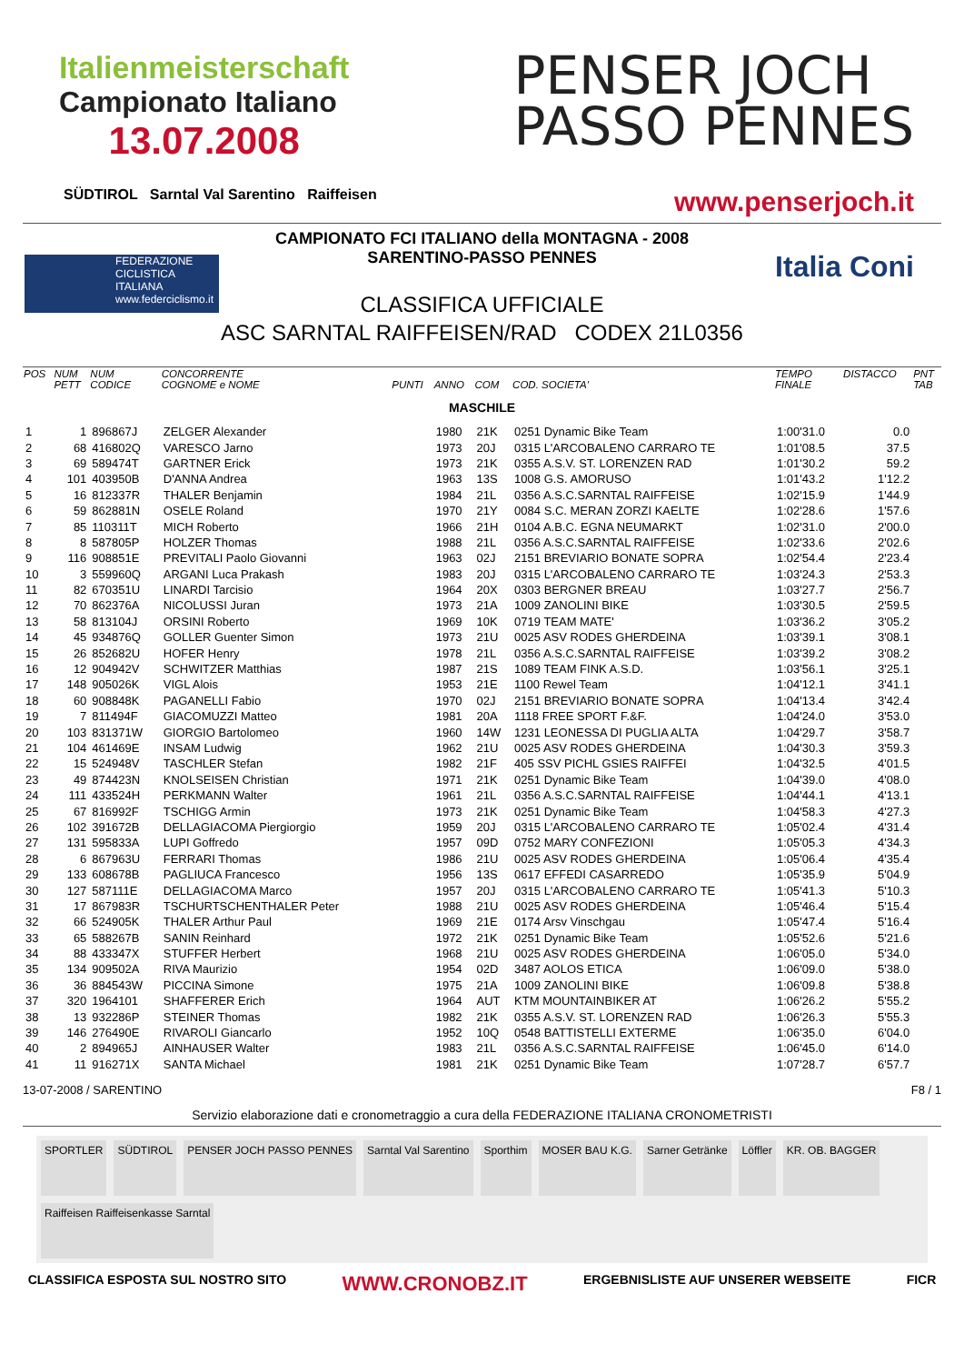Italienmeisterschaft
Campionato Italiano
13.07.2008
PENSER JOCH
PASSO PENNES
SÜDTIROL Sarntal Val Sarentino Raiffeisen
www.penserjoch.it
FEDERAZIONE
CICLISTICA
ITALIANA
www.federciclismo.it
Italia Coni
CAMPIONATO FCI ITALIANO della MONTAGNA - 2008
SARENTINO-PASSO PENNES
CLASSIFICA UFFICIALE
ASC SARNTAL RAIFFEISEN/RAD CODEX 21L0356
| POS | NUM PETT | NUM CODICE | CONCORRENTE COGNOME e NOME | PUNTI | ANNO | COM | COD. SOCIETA' | TEMPO FINALE | DISTACCO | PNT TAB |
| --- | --- | --- | --- | --- | --- | --- | --- | --- | --- | --- |
| MASCHILE | | | | | | | | | | |
| 1 | 1 | 896867J | ZELGER Alexander | | 1980 | 21K | 0251 Dynamic Bike Team | 1:00'31.0 | 0.0 | |
| 2 | 68 | 416802Q | VARESCO Jarno | | 1973 | 20J | 0315 L'ARCOBALENO CARRARO TE | 1:01'08.5 | 37.5 | |
| 3 | 69 | 589474T | GARTNER Erick | | 1973 | 21K | 0355 A.S.V. ST. LORENZEN RAD | 1:01'30.2 | 59.2 | |
| 4 | 101 | 403950B | D'ANNA Andrea | | 1963 | 13S | 1008 G.S. AMORUSO | 1:01'43.2 | 1'12.2 | |
| 5 | 16 | 812337R | THALER Benjamin | | 1984 | 21L | 0356 A.S.C.SARNTAL RAIFFEISE | 1:02'15.9 | 1'44.9 | |
| 6 | 59 | 862881N | OSELE Roland | | 1970 | 21Y | 0084 S.C. MERAN ZORZI KAELTE | 1:02'28.6 | 1'57.6 | |
| 7 | 85 | 110311T | MICH Roberto | | 1966 | 21H | 0104 A.B.C. EGNA NEUMARKT | 1:02'31.0 | 2'00.0 | |
| 8 | 8 | 587805P | HOLZER Thomas | | 1988 | 21L | 0356 A.S.C.SARNTAL RAIFFEISE | 1:02'33.6 | 2'02.6 | |
| 9 | 116 | 908851E | PREVITALI Paolo Giovanni | | 1963 | 02J | 2151 BREVIARIO BONATE SOPRA | 1:02'54.4 | 2'23.4 | |
| 10 | 3 | 559960Q | ARGANI Luca Prakash | | 1983 | 20J | 0315 L'ARCOBALENO CARRARO TE | 1:03'24.3 | 2'53.3 | |
| 11 | 82 | 670351U | LINARDI Tarcisio | | 1964 | 20X | 0303 BERGNER BREAU | 1:03'27.7 | 2'56.7 | |
| 12 | 70 | 862376A | NICOLUSSI Juran | | 1973 | 21A | 1009 ZANOLINI BIKE | 1:03'30.5 | 2'59.5 | |
| 13 | 58 | 813104J | ORSINI Roberto | | 1969 | 10K | 0719 TEAM MATE' | 1:03'36.2 | 3'05.2 | |
| 14 | 45 | 934876Q | GOLLER Guenter Simon | | 1973 | 21U | 0025 ASV RODES GHERDEINA | 1:03'39.1 | 3'08.1 | |
| 15 | 26 | 852682U | HOFER Henry | | 1978 | 21L | 0356 A.S.C.SARNTAL RAIFFEISE | 1:03'39.2 | 3'08.2 | |
| 16 | 12 | 904942V | SCHWITZER Matthias | | 1987 | 21S | 1089 TEAM FINK A.S.D. | 1:03'56.1 | 3'25.1 | |
| 17 | 148 | 905026K | VIGL Alois | | 1953 | 21E | 1100 Rewel Team | 1:04'12.1 | 3'41.1 | |
| 18 | 60 | 908848K | PAGANELLI Fabio | | 1970 | 02J | 2151 BREVIARIO BONATE SOPRA | 1:04'13.4 | 3'42.4 | |
| 19 | 7 | 811494F | GIACOMUZZI Matteo | | 1981 | 20A | 1118 FREE SPORT F.&F. | 1:04'24.0 | 3'53.0 | |
| 20 | 103 | 831371W | GIORGIO Bartolomeo | | 1960 | 14W | 1231 LEONESSA DI PUGLIA ALTA | 1:04'29.7 | 3'58.7 | |
| 21 | 104 | 461469E | INSAM Ludwig | | 1962 | 21U | 0025 ASV RODES GHERDEINA | 1:04'30.3 | 3'59.3 | |
| 22 | 15 | 524948V | TASCHLER Stefan | | 1982 | 21F | 405 SSV PICHL GSIES RAIFFEI | 1:04'32.5 | 4'01.5 | |
| 23 | 49 | 874423N | KNOLSEISEN Christian | | 1971 | 21K | 0251 Dynamic Bike Team | 1:04'39.0 | 4'08.0 | |
| 24 | 111 | 433524H | PERKMANN Walter | | 1961 | 21L | 0356 A.S.C.SARNTAL RAIFFEISE | 1:04'44.1 | 4'13.1 | |
| 25 | 67 | 816992F | TSCHIGG Armin | | 1973 | 21K | 0251 Dynamic Bike Team | 1:04'58.3 | 4'27.3 | |
| 26 | 102 | 391672B | DELLAGIACOMA Piergiorgio | | 1959 | 20J | 0315 L'ARCOBALENO CARRARO TE | 1:05'02.4 | 4'31.4 | |
| 27 | 131 | 595833A | LUPI Goffredo | | 1957 | 09D | 0752 MARY CONFEZIONI | 1:05'05.3 | 4'34.3 | |
| 28 | 6 | 867963U | FERRARI Thomas | | 1986 | 21U | 0025 ASV RODES GHERDEINA | 1:05'06.4 | 4'35.4 | |
| 29 | 133 | 608678B | PAGLIUCA Francesco | | 1956 | 13S | 0617 EFFEDI CASARREDO | 1:05'35.9 | 5'04.9 | |
| 30 | 127 | 587111E | DELLAGIACOMA Marco | | 1957 | 20J | 0315 L'ARCOBALENO CARRARO TE | 1:05'41.3 | 5'10.3 | |
| 31 | 17 | 867983R | TSCHURTSCHENTHALER Peter | | 1988 | 21U | 0025 ASV RODES GHERDEINA | 1:05'46.4 | 5'15.4 | |
| 32 | 66 | 524905K | THALER Arthur Paul | | 1969 | 21E | 0174 Arsv Vinschgau | 1:05'47.4 | 5'16.4 | |
| 33 | 65 | 588267B | SANIN Reinhard | | 1972 | 21K | 0251 Dynamic Bike Team | 1:05'52.6 | 5'21.6 | |
| 34 | 88 | 433347X | STUFFER Herbert | | 1968 | 21U | 0025 ASV RODES GHERDEINA | 1:06'05.0 | 5'34.0 | |
| 35 | 134 | 909502A | RIVA Maurizio | | 1954 | 02D | 3487 AOLOS ETICA | 1:06'09.0 | 5'38.0 | |
| 36 | 36 | 884543W | PICCINA Simone | | 1975 | 21A | 1009 ZANOLINI BIKE | 1:06'09.8 | 5'38.8 | |
| 37 | 320 | 1964101 | SHAFFERER Erich | | 1964 | AUT | KTM MOUNTAINBIKER AT | 1:06'26.2 | 5'55.2 | |
| 38 | 13 | 932286P | STEINER Thomas | | 1982 | 21K | 0355 A.S.V. ST. LORENZEN RAD | 1:06'26.3 | 5'55.3 | |
| 39 | 146 | 276490E | RIVAROLI Giancarlo | | 1952 | 10Q | 0548 BATTISTELLI EXTERME | 1:06'35.0 | 6'04.0 | |
| 40 | 2 | 894965J | AINHAUSER Walter | | 1983 | 21L | 0356 A.S.C.SARNTAL RAIFFEISE | 1:06'45.0 | 6'14.0 | |
| 41 | 11 | 916271X | SANTA Michael | | 1981 | 21K | 0251 Dynamic Bike Team | 1:07'28.7 | 6'57.7 | |
13-07-2008 / SARENTINO F8 / 1
Servizio elaborazione dati e cronometraggio a cura della FEDERAZIONE ITALIANA CRONOMETRISTI
SPORTLER SÜDTIROL PENSER JOCH PASSO PENNES Sarntal Val Sarentino Sporthim MOSER BAU K.G. Sarner Getränke Löffler KR. OB. BAGGER Raiffeisen Raiffeisenkasse Sarntal
CLASSIFICA ESPOSTA SUL NOSTRO SITO WWW.CRONOBZ.IT ERGEBNISLISTE AUF UNSERER WEBSEITE FICR